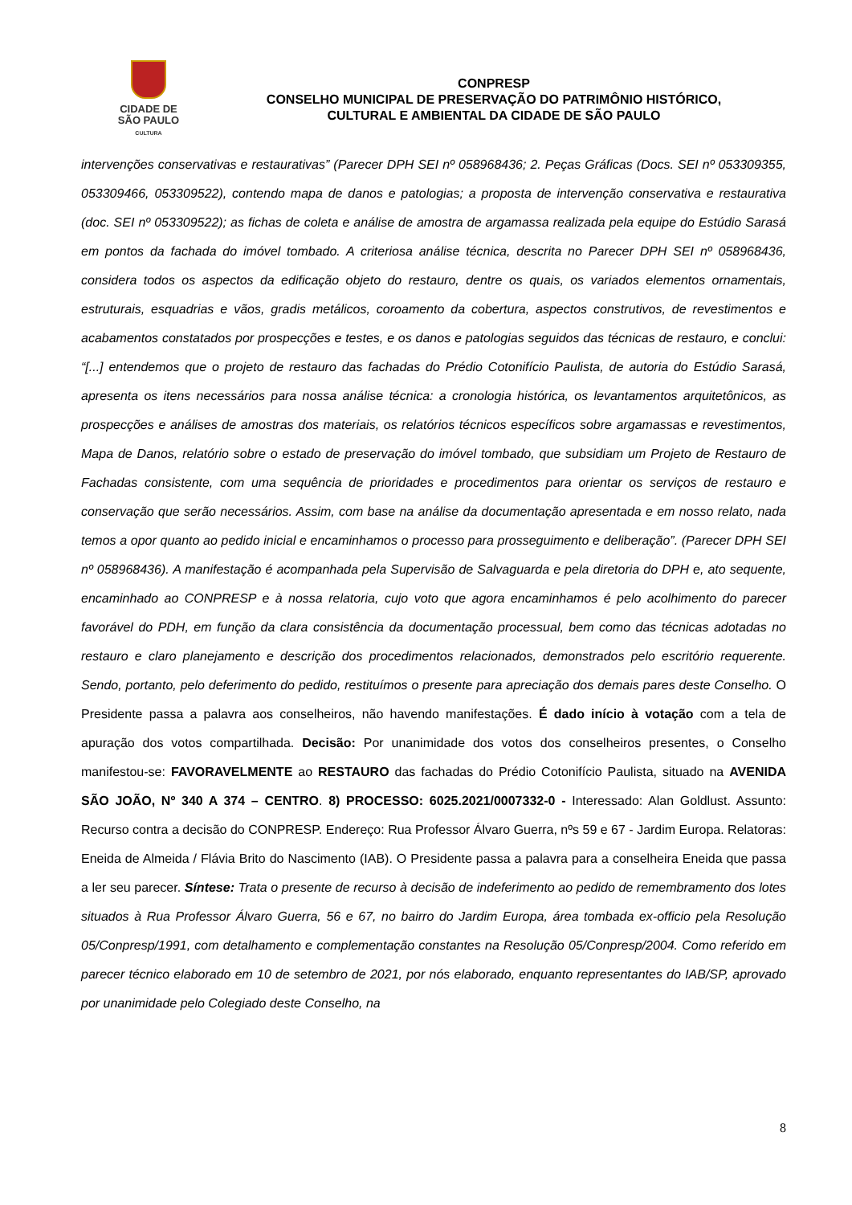CIDADE DE
SÃO PAULO
CULTURA
CONPRESP
CONSELHO MUNICIPAL DE PRESERVAÇÃO DO PATRIMÔNIO HISTÓRICO,
CULTURAL E AMBIENTAL DA CIDADE DE SÃO PAULO
intervenções conservativas e restaurativas” (Parecer DPH SEI nº 058968436; 2. Peças Gráficas (Docs. SEI nº 053309355, 053309466, 053309522), contendo mapa de danos e patologias; a proposta de intervenção conservativa e restaurativa (doc. SEI nº 053309522); as fichas de coleta e análise de amostra de argamassa realizada pela equipe do Estúdio Sarasá em pontos da fachada do imóvel tombado. A criteriosa análise técnica, descrita no Parecer DPH SEI nº 058968436, considera todos os aspectos da edificação objeto do restauro, dentre os quais, os variados elementos ornamentais, estruturais, esquadrias e vãos, gradis metálicos, coroamento da cobertura, aspectos construtivos, de revestimentos e acabamentos constatados por prospecções e testes, e os danos e patologias seguidos das técnicas de restauro, e conclui: “[...] entendemos que o projeto de restauro das fachadas do Prédio Cotonifício Paulista, de autoria do Estúdio Sarasá, apresenta os itens necessários para nossa análise técnica: a cronologia histórica, os levantamentos arquitetônicos, as prospecções e análises de amostras dos materiais, os relatórios técnicos específicos sobre argamassas e revestimentos, Mapa de Danos, relatório sobre o estado de preservação do imóvel tombado, que subsidiam um Projeto de Restauro de Fachadas consistente, com uma sequência de prioridades e procedimentos para orientar os serviços de restauro e conservação que serão necessários. Assim, com base na análise da documentação apresentada e em nosso relato, nada temos a opor quanto ao pedido inicial e encaminhamos o processo para prosseguimento e deliberação”. (Parecer DPH SEI nº 058968436). A manifestação é acompanhada pela Supervisão de Salvaguarda e pela diretoria do DPH e, ato sequente, encaminhado ao CONPRESP e à nossa relatoria, cujo voto que agora encaminhamos é pelo acolhimento do parecer favorável do PDH, em função da clara consistência da documentação processual, bem como das técnicas adotadas no restauro e claro planejamento e descrição dos procedimentos relacionados, demonstrados pelo escritório requerente. Sendo, portanto, pelo deferimento do pedido, restituímos o presente para apreciação dos demais pares deste Conselho. O Presidente passa a palavra aos conselheiros, não havendo manifestações. É dado início à votação com a tela de apuração dos votos compartilhada. Decisão: Por unanimidade dos votos dos conselheiros presentes, o Conselho manifestou-se: FAVORAVELMENTE ao RESTAURO das fachadas do Prédio Cotonifício Paulista, situado na AVENIDA SÃO JOÃO, Nº 340 A 374 – CENTRO. 8) PROCESSO: 6025.2021/0007332-0 - Interessado: Alan Goldlust. Assunto: Recurso contra a decisão do CONPRESP. Endereço: Rua Professor Álvaro Guerra, nºs 59 e 67 - Jardim Europa. Relatoras: Eneida de Almeida / Flávia Brito do Nascimento (IAB). O Presidente passa a palavra para a conselheira Eneida que passa a ler seu parecer. Síntese: Trata o presente de recurso à decisão de indeferimento ao pedido de remembramento dos lotes situados à Rua Professor Álvaro Guerra, 56 e 67, no bairro do Jardim Europa, área tombada ex-officio pela Resolução 05/Conpresp/1991, com detalhamento e complementação constantes na Resolução 05/Conpresp/2004. Como referido em parecer técnico elaborado em 10 de setembro de 2021, por nós elaborado, enquanto representantes do IAB/SP, aprovado por unanimidade pelo Colegiado deste Conselho, na
8